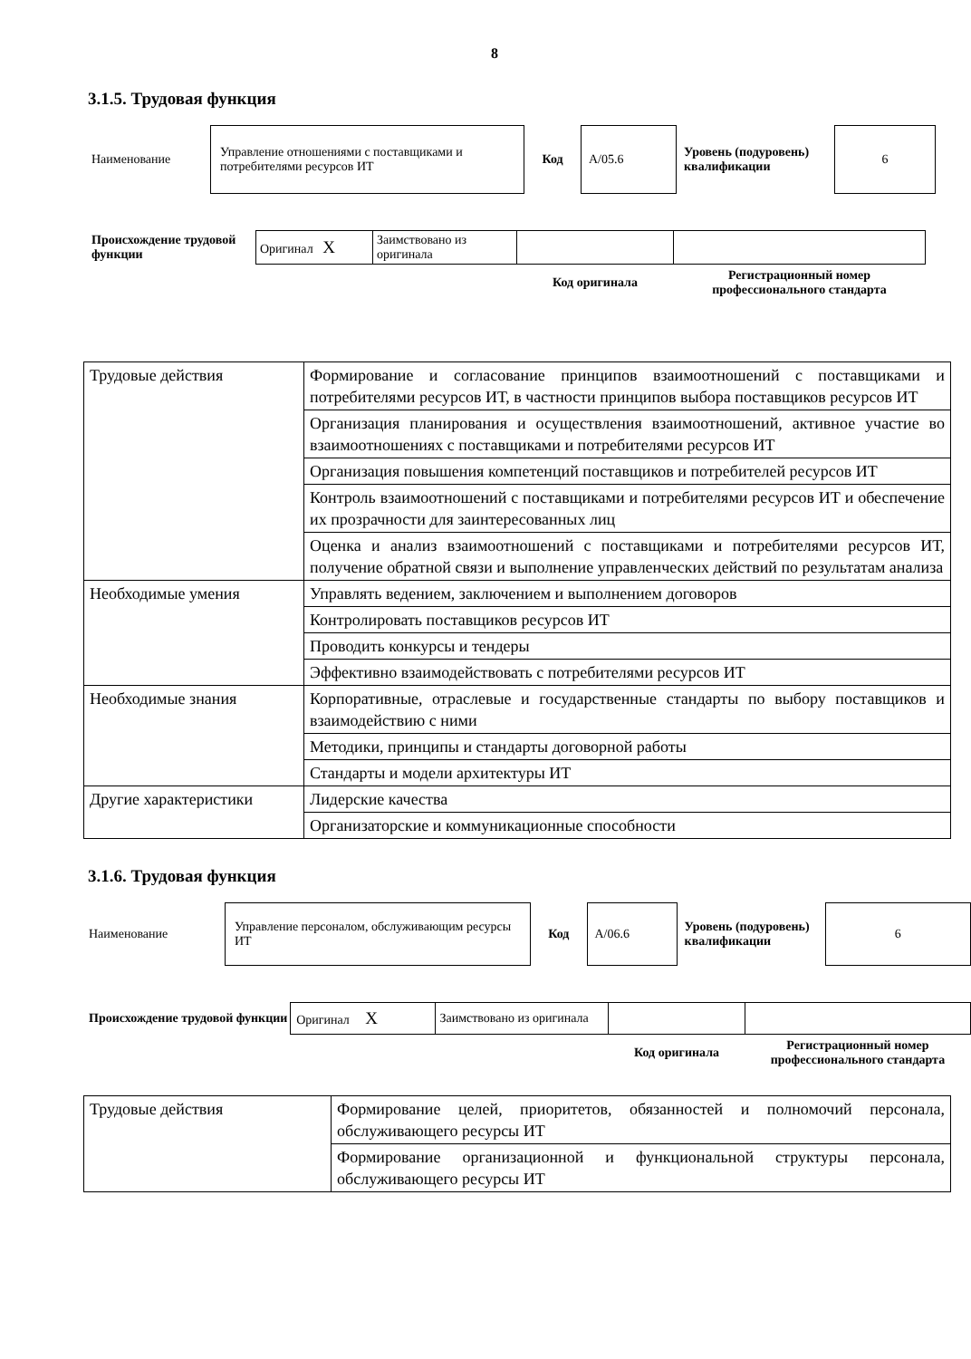8
3.1.5. Трудовая функция
| Наименование | Управление отношениями с поставщиками и потребителями ресурсов ИТ | Код | A/05.6 | Уровень (подуровень) квалификации | 6 |
| Происхождение трудовой функции | Оригинал X | Заимствовано из оригинала | | |
| | | | Код оригинала | Регистрационный номер профессионального стандарта |
| Трудовые действия | Формирование и согласование принципов взаимоотношений с поставщиками и потребителями ресурсов ИТ, в частности принципов выбора поставщиков ресурсов ИТ |
| | Организация планирования и осуществления взаимоотношений, активное участие во взаимоотношениях с поставщиками и потребителями ресурсов ИТ |
| | Организация повышения компетенций поставщиков и потребителей ресурсов ИТ |
| | Контроль взаимоотношений с поставщиками и потребителями ресурсов ИТ и обеспечение их прозрачности для заинтересованных лиц |
| | Оценка и анализ взаимоотношений с поставщиками и потребителями ресурсов ИТ, получение обратной связи и выполнение управленческих действий по результатам анализа |
| Необходимые умения | Управлять ведением, заключением и выполнением договоров |
| | Контролировать поставщиков ресурсов ИТ |
| | Проводить конкурсы и тендеры |
| | Эффективно взаимодействовать с потребителями ресурсов ИТ |
| Необходимые знания | Корпоративные, отраслевые и государственные стандарты по выбору поставщиков и взаимодействию с ними |
| | Методики, принципы и стандарты договорной работы |
| | Стандарты и модели архитектуры ИТ |
| Другие характеристики | Лидерские качества |
| | Организаторские и коммуникационные способности |
3.1.6. Трудовая функция
| Наименование | Управление персоналом, обслуживающим ресурсы ИТ | Код | A/06.6 | Уровень (подуровень) квалификации | 6 |
| Происхождение трудовой функции | Оригинал X | Заимствовано из оригинала | | |
| | | | Код оригинала | Регистрационный номер профессионального стандарта |
| Трудовые действия | Формирование целей, приоритетов, обязанностей и полномочий персонала, обслуживающего ресурсы ИТ |
| | Формирование организационной и функциональной структуры персонала, обслуживающего ресурсы ИТ |